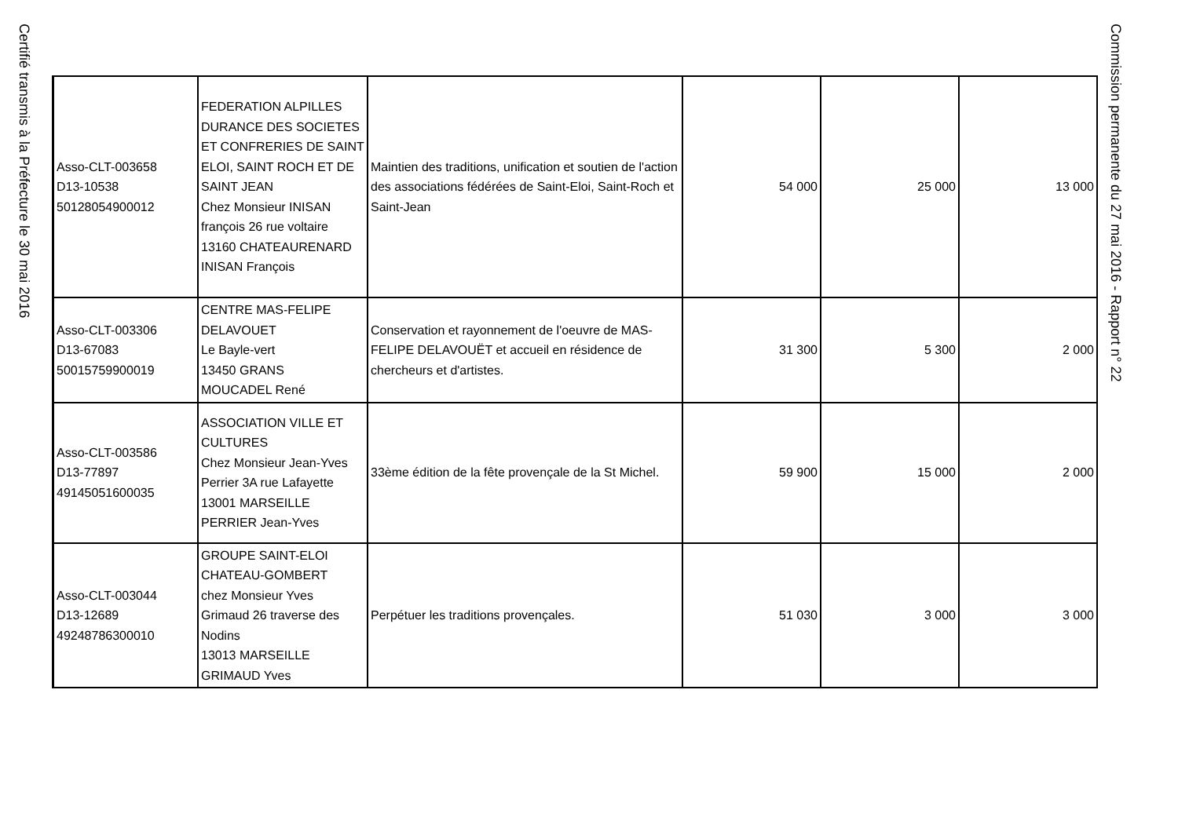Certifié transmis à la Préfecture le 30 mai 2016
Commission permanente du 27 mai 2016 - Rapport n° 22
| Asso-CLT-003658 D13-10538 50128054900012 | FEDERATION ALPILLES DURANCE DES SOCIETES ET CONFRERIES DE SAINT ELOI, SAINT ROCH ET DE SAINT JEAN Chez Monsieur INISAN françois 26 rue voltaire 13160 CHATEAURENARD INISAN François | Maintien des traditions, unification et soutien de l'action des associations fédérées de Saint-Eloi, Saint-Roch et Saint-Jean | 54 000 | 25 000 | 13 000 |
| Asso-CLT-003306 D13-67083 50015759900019 | CENTRE MAS-FELIPE DELAVOUET Le Bayle-vert 13450 GRANS MOUCADEL René | Conservation et rayonnement de l'oeuvre de MAS-FELIPE DELAVOUËT et accueil en résidence de chercheurs et d'artistes. | 31 300 | 5 300 | 2 000 |
| Asso-CLT-003586 D13-77897 49145051600035 | ASSOCIATION VILLE ET CULTURES Chez Monsieur Jean-Yves Perrier 3A rue Lafayette 13001 MARSEILLE PERRIER Jean-Yves | 33ème édition de la fête provençale de la St Michel. | 59 900 | 15 000 | 2 000 |
| Asso-CLT-003044 D13-12689 49248786300010 | GROUPE SAINT-ELOI CHATEAU-GOMBERT chez Monsieur Yves Grimaud 26 traverse des Nodins 13013 MARSEILLE GRIMAUD Yves | Perpétuer les traditions provençales. | 51 030 | 3 000 | 3 000 |